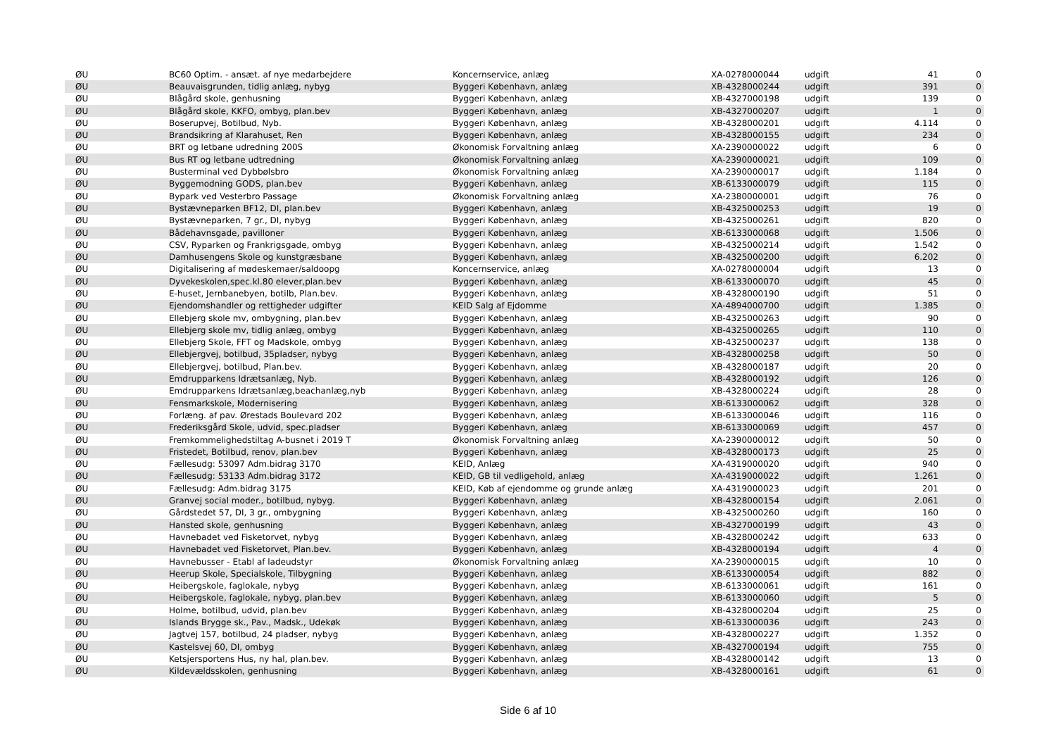| ØU | BC60 Optim. - ansæt. af nye medarbejdere | Koncernservice, anlæg | XA-0278000044 | udgift | 41 | 0 |
| ØU | Beauvaisgrunden, tidlig anlæg, nybyg | Byggeri København, anlæg | XB-4328000244 | udgift | 391 | 0 |
| ØU | Blågård skole, genhusning | Byggeri København, anlæg | XB-4327000198 | udgift | 139 | 0 |
| ØU | Blågård skole, KKFO, ombyg, plan.bev | Byggeri København, anlæg | XB-4327000207 | udgift | 1 | 0 |
| ØU | Boserupvej, Botilbud, Nyb. | Byggeri København, anlæg | XB-4328000201 | udgift | 4.114 | 0 |
| ØU | Brandsikring af Klarahuset, Ren | Byggeri København, anlæg | XB-4328000155 | udgift | 234 | 0 |
| ØU | BRT og letbane udredning 200S | Økonomisk Forvaltning anlæg | XA-2390000022 | udgift | 6 | 0 |
| ØU | Bus RT og letbane udtredning | Økonomisk Forvaltning anlæg | XA-2390000021 | udgift | 109 | 0 |
| ØU | Busterminal ved Dybbølsbro | Økonomisk Forvaltning anlæg | XA-2390000017 | udgift | 1.184 | 0 |
| ØU | Byggemodning GODS, plan.bev | Byggeri København, anlæg | XB-6133000079 | udgift | 115 | 0 |
| ØU | Bypark ved Vesterbro Passage | Økonomisk Forvaltning anlæg | XA-2380000001 | udgift | 76 | 0 |
| ØU | Bystævneparken BF12, DI, plan.bev | Byggeri København, anlæg | XB-4325000253 | udgift | 19 | 0 |
| ØU | Bystævneparken, 7 gr., DI, nybyg | Byggeri København, anlæg | XB-4325000261 | udgift | 820 | 0 |
| ØU | Bådehavnsgade, pavilloner | Byggeri København, anlæg | XB-6133000068 | udgift | 1.506 | 0 |
| ØU | CSV, Ryparken og Frankrigsgade, ombyg | Byggeri København, anlæg | XB-4325000214 | udgift | 1.542 | 0 |
| ØU | Damhusengens Skole og kunstgræsbane | Byggeri København, anlæg | XB-4325000200 | udgift | 6.202 | 0 |
| ØU | Digitalisering af mødeskemaer/saldoopg | Koncernservice, anlæg | XA-0278000004 | udgift | 13 | 0 |
| ØU | Dyvekeskolen,spec.kl.80 elever,plan.bev | Byggeri København, anlæg | XB-6133000070 | udgift | 45 | 0 |
| ØU | E-huset, Jernbanebyen, botilb, Plan.bev. | Byggeri København, anlæg | XB-4328000190 | udgift | 51 | 0 |
| ØU | Ejendomshandler og rettigheder udgifter | KEID Salg af Ejdomme | XA-4894000700 | udgift | 1.385 | 0 |
| ØU | Ellebjerg skole mv, ombygning, plan.bev | Byggeri København, anlæg | XB-4325000263 | udgift | 90 | 0 |
| ØU | Ellebjerg skole mv, tidlig anlæg, ombyg | Byggeri København, anlæg | XB-4325000265 | udgift | 110 | 0 |
| ØU | Ellebjerg Skole, FFT og Madskole, ombyg | Byggeri København, anlæg | XB-4325000237 | udgift | 138 | 0 |
| ØU | Ellebjergvej, botilbud, 35pladser, nybyg | Byggeri København, anlæg | XB-4328000258 | udgift | 50 | 0 |
| ØU | Ellebjergvej, botilbud, Plan.bev. | Byggeri København, anlæg | XB-4328000187 | udgift | 20 | 0 |
| ØU | Emdrupparkens Idrætsanlæg, Nyb. | Byggeri København, anlæg | XB-4328000192 | udgift | 126 | 0 |
| ØU | Emdrupparkens Idrætsanlæg,beachanlæg,nyb | Byggeri København, anlæg | XB-4328000224 | udgift | 28 | 0 |
| ØU | Fensmarkskole, Modernisering | Byggeri København, anlæg | XB-6133000062 | udgift | 328 | 0 |
| ØU | Forlæng. af pav. Ørestads Boulevard 202 | Byggeri København, anlæg | XB-6133000046 | udgift | 116 | 0 |
| ØU | Frederiksgård Skole, udvid, spec.pladser | Byggeri København, anlæg | XB-6133000069 | udgift | 457 | 0 |
| ØU | Fremkommelighedstiltag A-busnet i 2019 T | Økonomisk Forvaltning anlæg | XA-2390000012 | udgift | 50 | 0 |
| ØU | Fristedet, Botilbud, renov, plan.bev | Byggeri København, anlæg | XB-4328000173 | udgift | 25 | 0 |
| ØU | Fællesudg: 53097 Adm.bidrag 3170 | KEID, Anlæg | XA-4319000020 | udgift | 940 | 0 |
| ØU | Fællesudg: 53133 Adm.bidrag 3172 | KEID, GB til vedligehold, anlæg | XA-4319000022 | udgift | 1.261 | 0 |
| ØU | Fællesudg: Adm.bidrag 3175 | KEID, Køb af ejendomme og grunde anlæg | XA-4319000023 | udgift | 201 | 0 |
| ØU | Granvej social moder., botilbud, nybyg. | Byggeri København, anlæg | XB-4328000154 | udgift | 2.061 | 0 |
| ØU | Gårdstedet 57, DI, 3 gr., ombygning | Byggeri København, anlæg | XB-4325000260 | udgift | 160 | 0 |
| ØU | Hansted skole, genhusning | Byggeri København, anlæg | XB-4327000199 | udgift | 43 | 0 |
| ØU | Havnebadet ved Fisketorvet, nybyg | Byggeri København, anlæg | XB-4328000242 | udgift | 633 | 0 |
| ØU | Havnebadet ved Fisketorvet, Plan.bev. | Byggeri København, anlæg | XB-4328000194 | udgift | 4 | 0 |
| ØU | Havnebusser - Etabl af ladeudstyr | Økonomisk Forvaltning anlæg | XA-2390000015 | udgift | 10 | 0 |
| ØU | Heerup Skole, Specialskole, Tilbygning | Byggeri København, anlæg | XB-6133000054 | udgift | 882 | 0 |
| ØU | Heibergskole, faglokale, nybyg | Byggeri København, anlæg | XB-6133000061 | udgift | 161 | 0 |
| ØU | Heibergskole, faglokale, nybyg, plan.bev | Byggeri København, anlæg | XB-6133000060 | udgift | 5 | 0 |
| ØU | Holme, botilbud, udvid, plan.bev | Byggeri København, anlæg | XB-4328000204 | udgift | 25 | 0 |
| ØU | Islands Brygge sk., Pav., Madsk., Udekøk | Byggeri København, anlæg | XB-6133000036 | udgift | 243 | 0 |
| ØU | Jagtvej 157, botilbud, 24 pladser, nybyg | Byggeri København, anlæg | XB-4328000227 | udgift | 1.352 | 0 |
| ØU | Kastelsvej 60, DI, ombyg | Byggeri København, anlæg | XB-4327000194 | udgift | 755 | 0 |
| ØU | Ketsjersportens Hus, ny hal, plan.bev. | Byggeri København, anlæg | XB-4328000142 | udgift | 13 | 0 |
| ØU | Kildevældsskolen, genhusning | Byggeri København, anlæg | XB-4328000161 | udgift | 61 | 0 |
Side 6 af 10